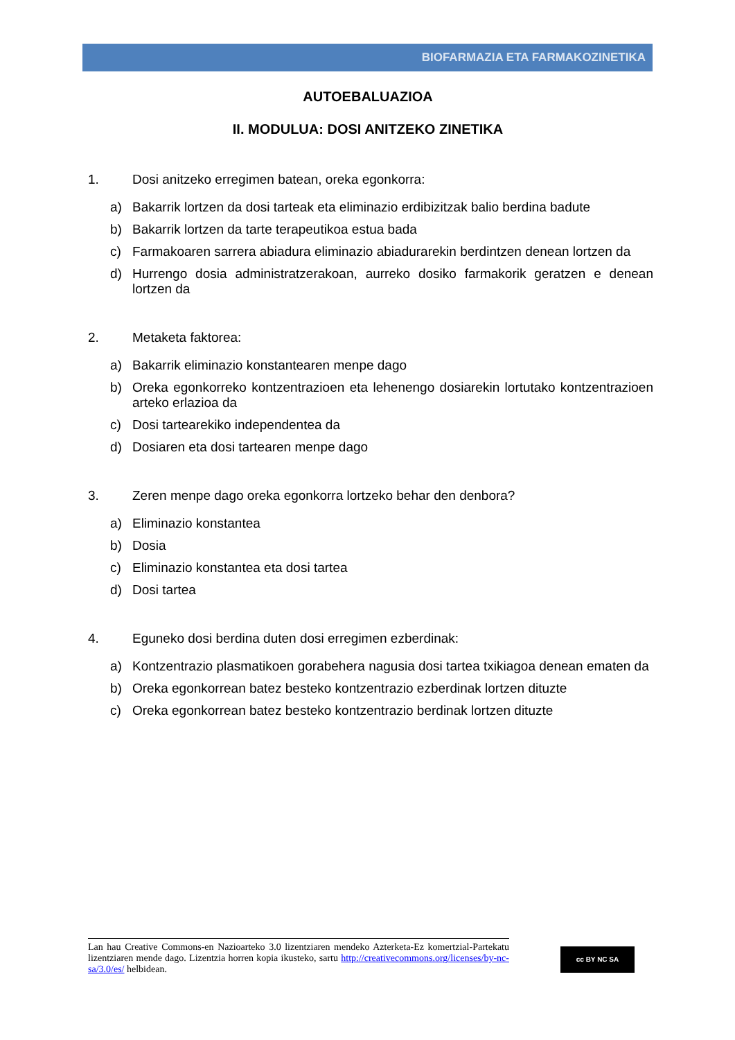BIOFARMAZIA ETA FARMAKOZINETIKA
AUTOEBALUAZIOA
II. MODULUA: DOSI ANITZEKO ZINETIKA
1. Dosi anitzeko erregimen batean, oreka egonkorra:
a) Bakarrik lortzen da dosi tarteak eta eliminazio erdibizitzak balio berdina badute
b) Bakarrik lortzen da tarte terapeutikoa estua bada
c) Farmakoaren sarrera abiadura eliminazio abiadurarekin berdintzen denean lortzen da
d) Hurrengo dosia administratzerakoan, aurreko dosiko farmakorik geratzen e denean lortzen da
2. Metaketa faktorea:
a) Bakarrik eliminazio konstantearen menpe dago
b) Oreka egonkorreko kontzentrazioen eta lehenengo dosiarekin lortutako kontzentrazioen arteko erlazioa da
c) Dosi tartearekiko independentea da
d) Dosiaren eta dosi tartearen menpe dago
3. Zeren menpe dago oreka egonkorra lortzeko behar den denbora?
a) Eliminazio konstantea
b) Dosia
c) Eliminazio konstantea eta dosi tartea
d) Dosi tartea
4. Eguneko dosi berdina duten dosi erregimen ezberdinak:
a) Kontzentrazio plasmatikoen gorabehera nagusia dosi tartea txikiagoa denean ematen da
b) Oreka egonkorrean batez besteko kontzentrazio ezberdinak lortzen dituzte
c) Oreka egonkorrean batez besteko kontzentrazio berdinak lortzen dituzte
Lan hau Creative Commons-en Nazioarteko 3.0 lizentziaren mendeko Azterketa-Ez komertzial-Partekatu lizentziaren mende dago. Lizentzia horren kopia ikusteko, sartu http://creativecommons.org/licenses/by-nc-sa/3.0/es/ helbidean.
cc BY NC SA